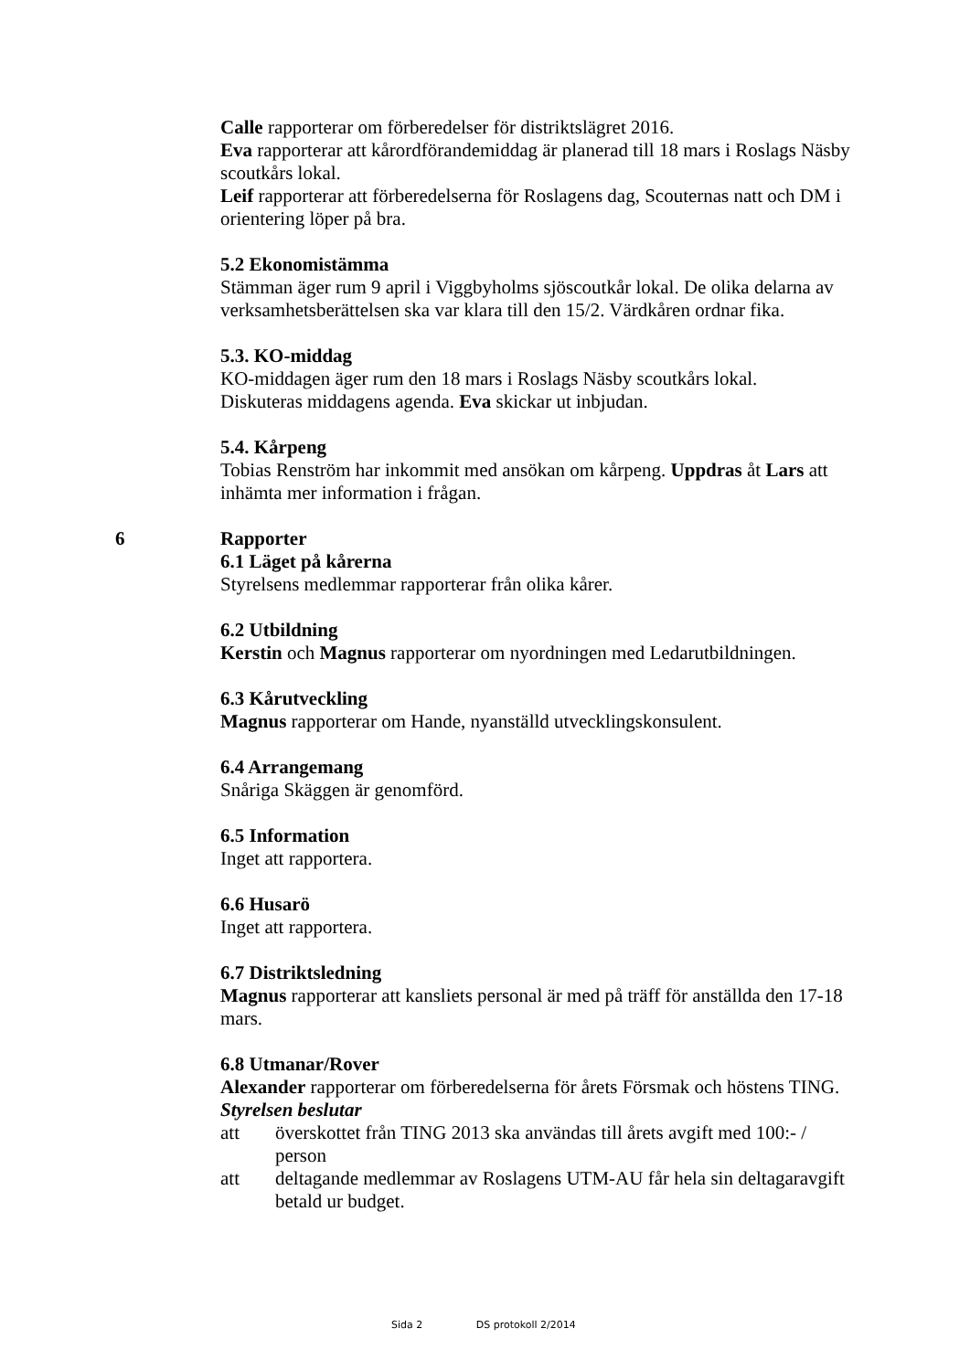Calle rapporterar om förberedelser för distriktslägret 2016.
Eva rapporterar att kårordförandemiddag är planerad till 18 mars i Roslags Näsby scoutkårs lokal.
Leif rapporterar att förberedelserna för Roslagens dag, Scouternas natt och DM i orientering löper på bra.
5.2 Ekonomistämma
Stämman äger rum 9 april i Viggbyholms sjöscoutkår lokal. De olika delarna av verksamhetsberättelsen ska var klara till den 15/2. Värdkåren ordnar fika.
5.3. KO-middag
KO-middagen äger rum den 18 mars i Roslags Näsby scoutkårs lokal.
Diskuteras middagens agenda. Eva skickar ut inbjudan.
5.4. Kårpeng
Tobias Renström har inkommit med ansökan om kårpeng. Uppdras åt Lars att inhämta mer information i frågan.
6 Rapporter
6.1 Läget på kårerna
Styrelsens medlemmar rapporterar från olika kårer.
6.2 Utbildning
Kerstin och Magnus rapporterar om nyordningen med Ledarutbildningen.
6.3 Kårutveckling
Magnus rapporterar om Hande, nyanställd utvecklingskonsulent.
6.4 Arrangemang
Snåriga Skäggen är genomförd.
6.5 Information
Inget att rapportera.
6.6 Husarö
Inget att rapportera.
6.7 Distriktsledning
Magnus rapporterar att kansliets personal är med på träff för anställda den 17-18 mars.
6.8 Utmanar/Rover
Alexander rapporterar om förberedelserna för årets Försmak och höstens TING.
Styrelsen beslutar
att överskottet från TING 2013 ska användas till årets avgift med 100:- / person
att deltagande medlemmar av Roslagens UTM-AU får hela sin deltagaravgift betald ur budget.
Sida 2 DS protokoll 2/2014